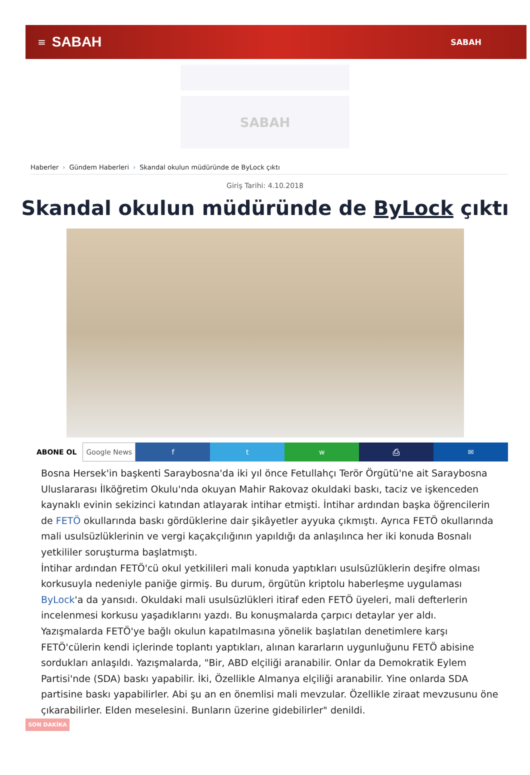≡ SABAH SABAH
SABAH
Haberler › Gündem Haberleri › Skandal okulun müdüründe de ByLock çıktı
Giriş Tarihi: 4.10.2018
Skandal okulun müdüründe de ByLock çıktı
ABONE OL Google News f t w ⎙ ✉
Bosna Hersek'in başkenti Saraybosna'da iki yıl önce Fetullahçı Terör Örgütü'ne ait Saraybosna Uluslararası İlköğretim Okulu'nda okuyan Mahir Rakovaz okuldaki baskı, taciz ve işkenceden kaynaklı evinin sekizinci katından atlayarak intihar etmişti. İntihar ardından başka öğrencilerin de FETÖ okullarında baskı gördüklerine dair şikâyetler ayyuka çıkmıştı. Ayrıca FETÖ okullarında mali usulsüzlüklerinin ve vergi kaçakçılığının yapıldığı da anlaşılınca her iki konuda Bosnalı yetkililer soruşturma başlatmıştı.
İntihar ardından FETÖ'cü okul yetkilileri mali konuda yaptıkları usulsüzlüklerin deşifre olması korkusuyla nedeniyle paniğe girmiş. Bu durum, örgütün kriptolu haberleşme uygulaması ByLock'a da yansıdı. Okuldaki mali usulsüzlükleri itiraf eden FETÖ üyeleri, mali defterlerin incelenmesi korkusu yaşadıklarını yazdı. Bu konuşmalarda çarpıcı detaylar yer aldı. Yazışmalarda FETÖ'ye bağlı okulun kapatılmasına yönelik başlatılan denetimlere karşı FETÖ'cülerin kendi içlerinde toplantı yaptıkları, alınan kararların uygunluğunu FETÖ abisine sordukları anlaşıldı. Yazışmalarda, "Bir, ABD elçiliği aranabilir. Onlar da Demokratik Eylem Partisi'nde (SDA) baskı yapabilir. İki, Özellikle Almanya elçiliği aranabilir. Yine onlarda SDA partisine baskı yapabilirler. Abi şu an en önemlisi mali mevzular. Özellikle ziraat mevzusunu öne çıkarabilirler. Elden meselesini. Bunların üzerine gidebilirler" denildi.
SON DAKİKA